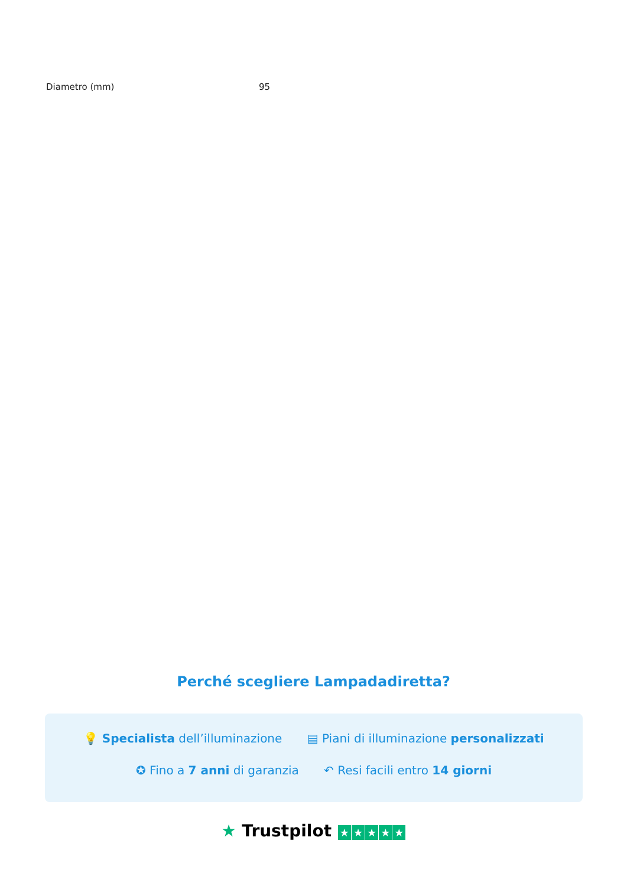| Diametro (mm) | 95 |
Perché scegliere Lampadadiretta?
💡 Specialista dell’illuminazione ▤ Piani di illuminazione personalizzati
✪ Fino a 7 anni di garanzia ↶ Resi facili entro 14 giorni
★ Trustpilot ★ ★ ★ ★ ★